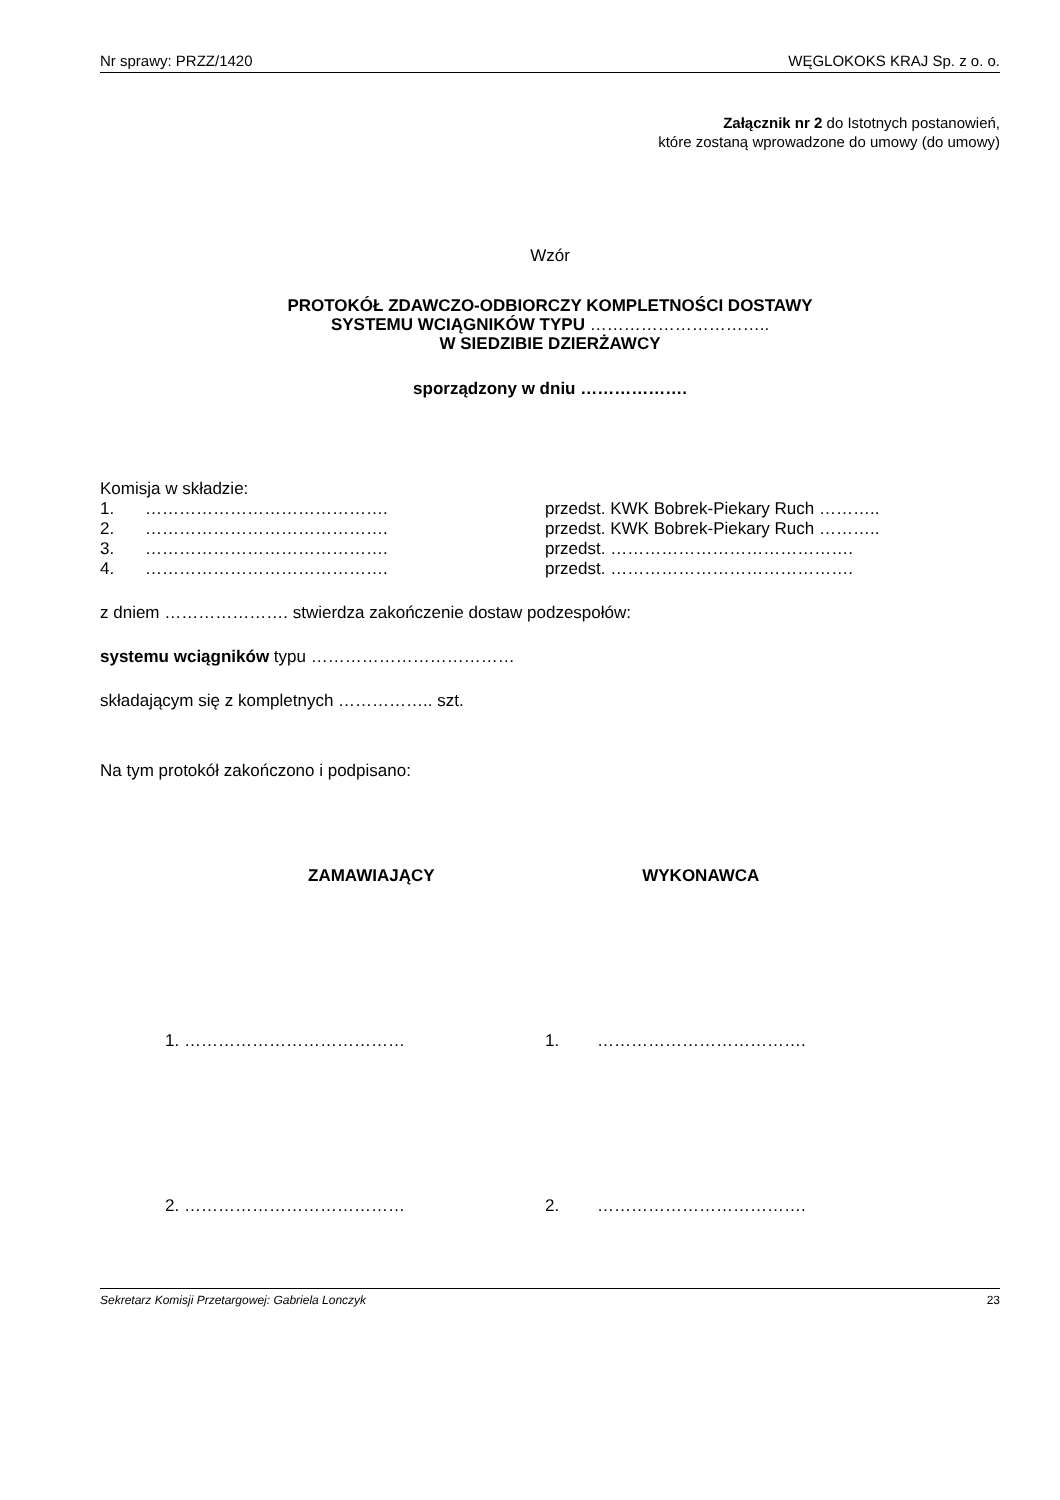Nr sprawy: PRZZ/1420 WĘGLOKOKS KRAJ Sp. z o. o.
Załącznik nr 2 do Istotnych postanowień,
które zostaną wprowadzone do umowy (do umowy)
Wzór
PROTOKÓŁ ZDAWCZO-ODBIORCZY KOMPLETNOŚCI DOSTAWY
SYSTEMU WCIĄGNIKÓW TYPU …………………………..
W SIEDZIBIE DZIERŻAWCY
sporządzony w dniu ……………….
Komisja w składzie:
1. ……………………………………. przedst. KWK Bobrek-Piekary Ruch ………..
2. ……………………………………. przedst. KWK Bobrek-Piekary Ruch ………..
3. ……………………………………. przedst. …………………………………….
4. ……………………………………. przedst. …………………………………….
z dniem …………………. stwierdza zakończenie dostaw podzespołów:
systemu wciągników typu ………………………………
składającym się z kompletnych …………….. szt.
Na tym protokół zakończono i podpisano:
ZAMAWIAJĄCY WYKONAWCA
1. ………………………………… 1. ……………………………….
2. ………………………………… 2. ……………………………….
Sekretarz Komisji Przetargowej: Gabriela Lonczyk 23